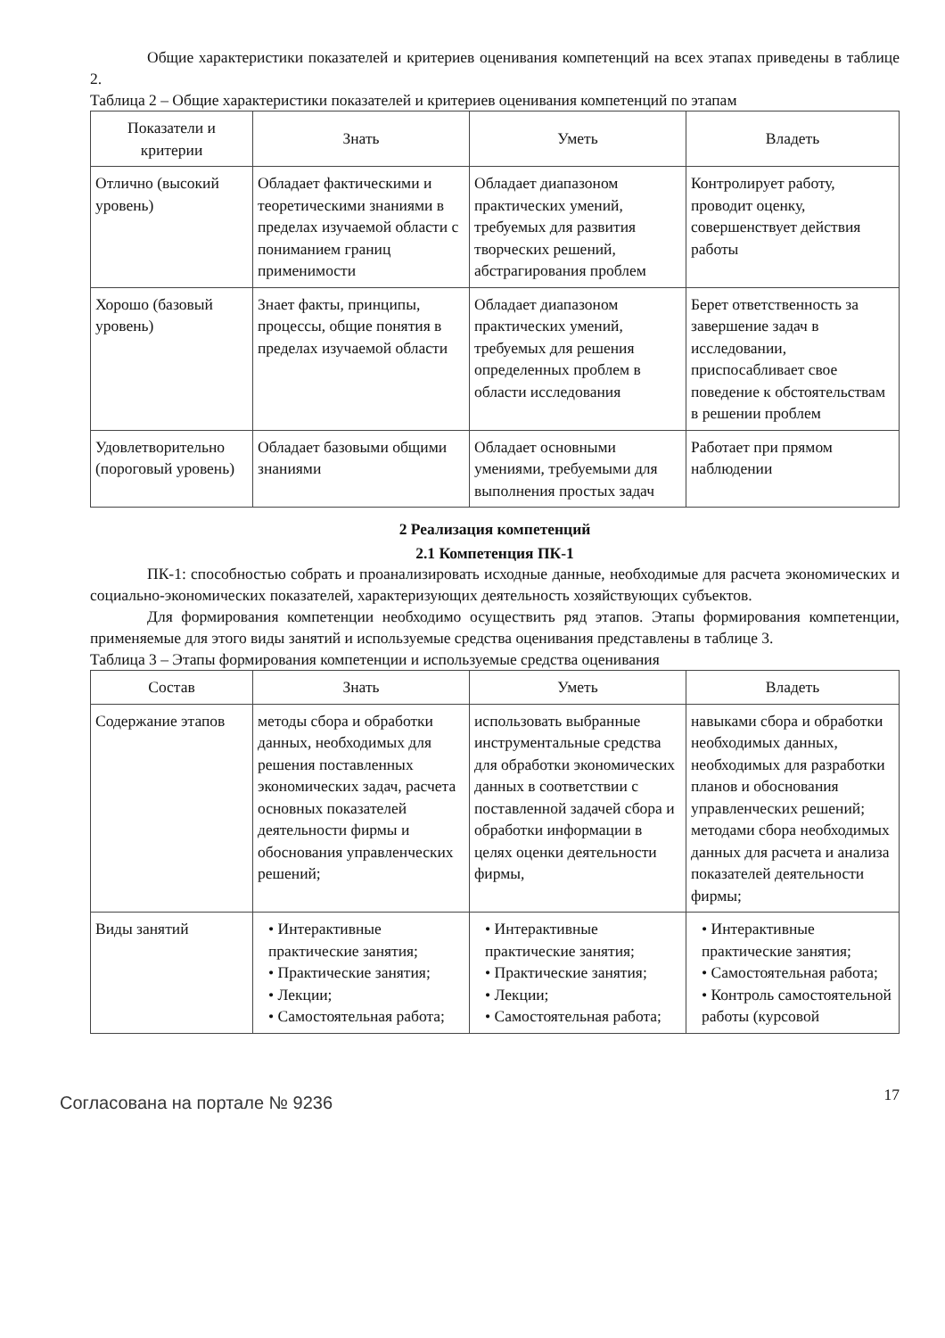Общие характеристики показателей и критериев оценивания компетенций на всех этапах приведены в таблице 2.
Таблица 2 – Общие характеристики показателей и критериев оценивания компетенций по этапам
| Показатели и критерии | Знать | Уметь | Владеть |
| --- | --- | --- | --- |
| Отлично (высокий уровень) | Обладает фактическими и теоретическими знаниями в пределах изучаемой области с пониманием границ применимости | Обладает диапазоном практических умений, требуемых для развития творческих решений, абстрагирования проблем | Контролирует работу, проводит оценку, совершенствует действия работы |
| Хорошо (базовый уровень) | Знает факты, принципы, процессы, общие понятия в пределах изучаемой области | Обладает диапазоном практических умений, требуемых для решения определенных проблем в области исследования | Берет ответственность за завершение задач в исследовании, приспосабливает свое поведение к обстоятельствам в решении проблем |
| Удовлетворительно (пороговый уровень) | Обладает базовыми общими знаниями | Обладает основными умениями, требуемыми для выполнения простых задач | Работает при прямом наблюдении |
2 Реализация компетенций
2.1 Компетенция ПК-1
ПК-1: способностью собрать и проанализировать исходные данные, необходимые для расчета экономических и социально-экономических показателей, характеризующих деятельность хозяйствующих субъектов.
Для формирования компетенции необходимо осуществить ряд этапов. Этапы формирования компетенции, применяемые для этого виды занятий и используемые средства оценивания представлены в таблице 3.
Таблица 3 – Этапы формирования компетенции и используемые средства оценивания
| Состав | Знать | Уметь | Владеть |
| --- | --- | --- | --- |
| Содержание этапов | методы сбора и обработки данных, необходимых для решения поставленных экономических задач, расчета основных показателей деятельности фирмы и обоснования управленческих решений; | использовать выбранные инструментальные средства для обработки экономических данных в соответствии с поставленной задачей сбора и обработки информации в целях оценки деятельности фирмы, | навыками сбора и обработки необходимых данных, необходимых для разработки планов и обоснования управленческих решений; методами сбора необходимых данных для расчета и анализа показателей деятельности фирмы; |
| Виды занятий | • Интерактивные практические занятия; • Практические занятия; • Лекции; • Самостоятельная работа; | • Интерактивные практические занятия; • Практические занятия; • Лекции; • Самостоятельная работа; | • Интерактивные практические занятия; • Самостоятельная работа; • Контроль самостоятельной работы (курсовой |
Согласована на портале № 9236
17